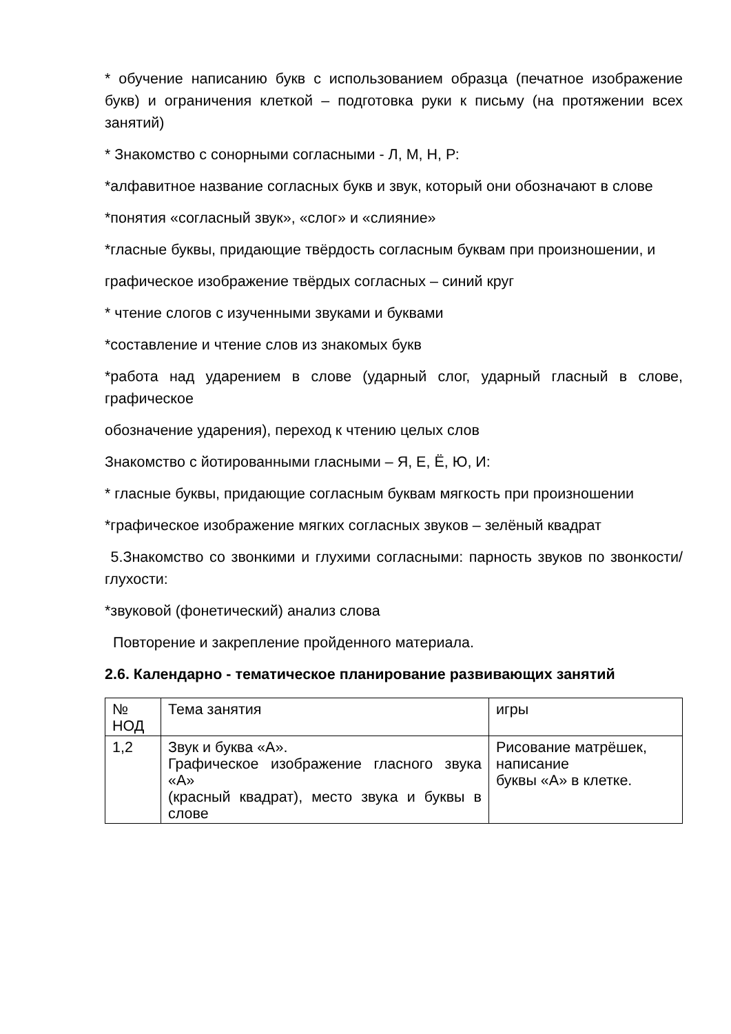* обучение написанию букв с использованием образца (печатное изображение букв) и ограничения клеткой – подготовка руки к письму (на протяжении всех занятий)
* Знакомство с сонорными согласными - Л, М, Н, Р:
*алфавитное название согласных букв и звук, который они обозначают в слове
*понятия «согласный звук», «слог» и «слияние»
*гласные буквы, придающие твёрдость согласным буквам при произношении, и
графическое изображение твёрдых согласных – синий круг
* чтение слогов с изученными звуками и буквами
*составление и чтение слов из знакомых букв
*работа над ударением в слове (ударный слог, ударный гласный в слове, графическое
обозначение ударения), переход к чтению целых слов
Знакомство с йотированными гласными – Я, Е, Ё, Ю, И:
* гласные буквы, придающие согласным буквам мягкость при произношении
*графическое изображение мягких согласных звуков – зелёный квадрат
5.Знакомство со звонкими и глухими согласными: парность звуков по звонкости/глухости:
*звуковой (фонетический) анализ слова
Повторение и закрепление пройденного материала.
2.6. Календарно - тематическое планирование развивающих занятий
| № НОД | Тема занятия | игры |
| 1,2 | Звук и буква «А». Графическое изображение гласного звука «А» (красный квадрат), место звука и буквы в слове | Рисование матрёшек, написание буквы «А» в клетке. |